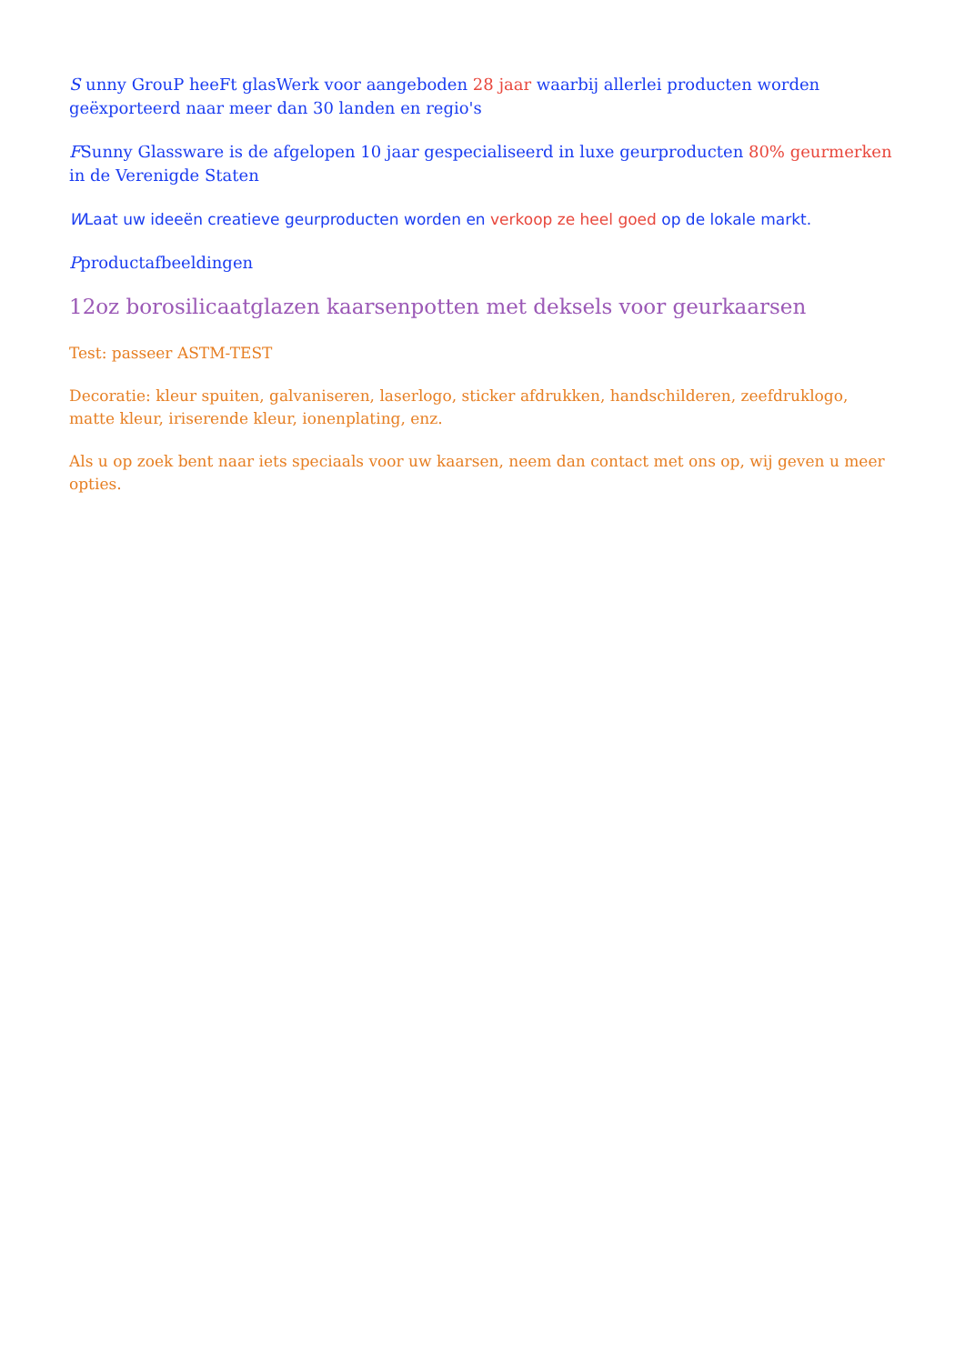S unny GrouP heeFt glasWerk voor aangeboden 28 jaar waarbij allerlei producten worden geëxporteerd naar meer dan 30 landen en regio's
FSunny Glassware is de afgelopen 10 jaar gespecialiseerd in luxe geurproducten 80% geurmerken in de Verenigde Staten
WLaat uw ideeën creatieve geurproducten worden en verkoop ze heel goed op de lokale markt.
Pproductafbeeldingen
12oz borosilicaatglazen kaarsenpotten met deksels voor geurkaarsen
Test: passeer ASTM-TEST
Decoratie: kleur spuiten, galvaniseren, laserlogo, sticker afdrukken, handschilderen, zeefdruklogo, matte kleur, iriserende kleur, ionenplating, enz.
Als u op zoek bent naar iets speciaals voor uw kaarsen, neem dan contact met ons op, wij geven u meer opties.